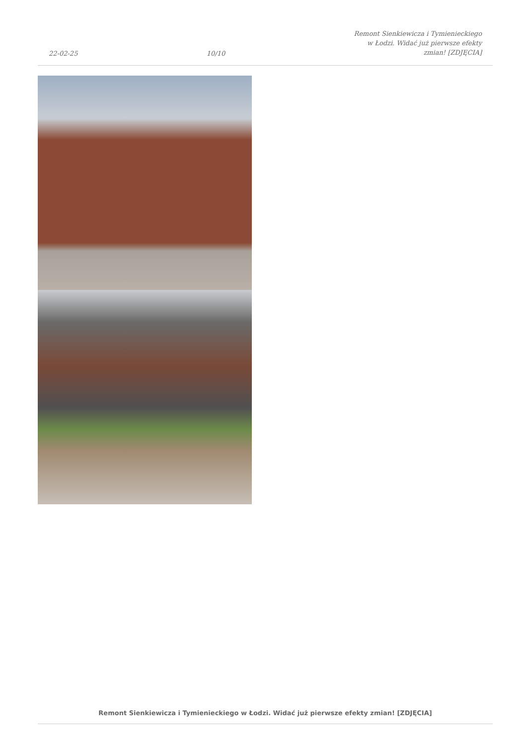22-02-25
10/10
Remont Sienkiewicza i Tymienieckiego
w Łodzi. Widać już pierwsze efekty
zmian! [ZDJĘCIA]
Remont Sienkiewicza i Tymienieckiego w Łodzi. Widać już pierwsze efekty zmian! [ZDJĘCIA]